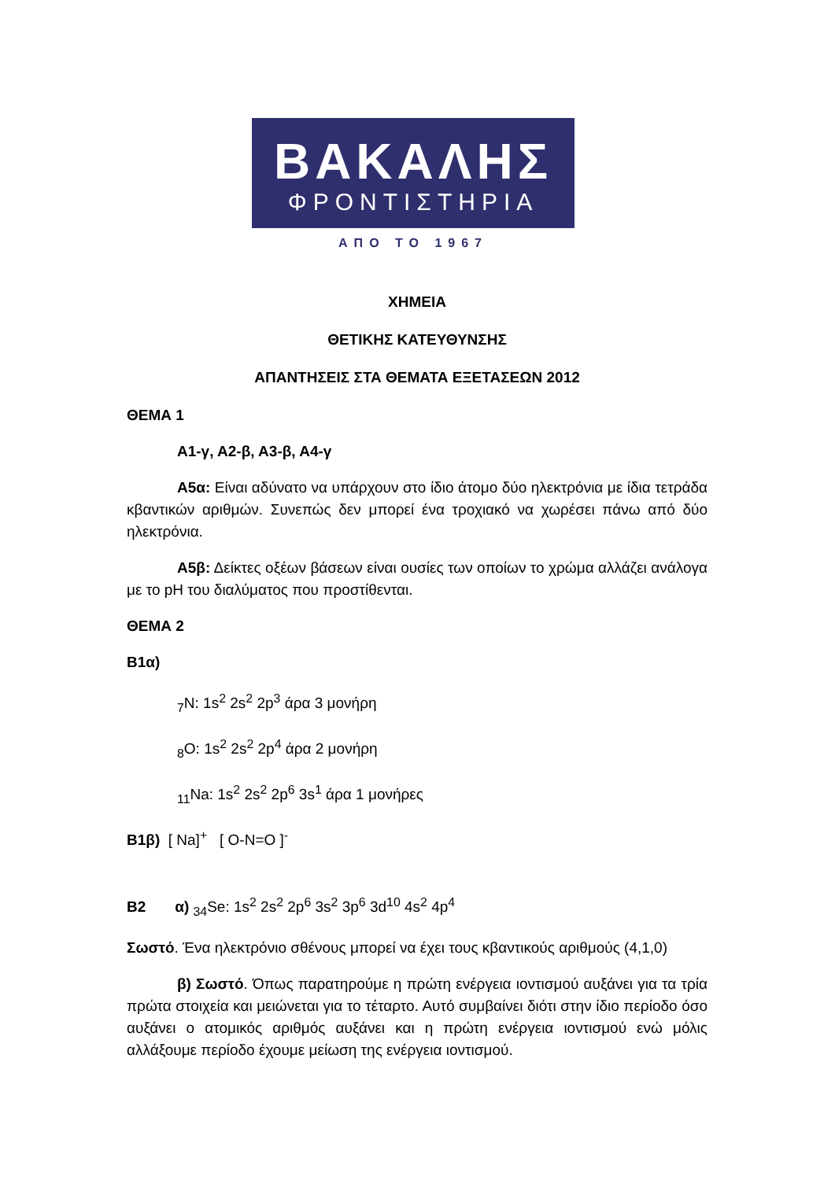ΒΑΚΑΛΗΣ
ΦΡΟΝΤΙΣΤΗΡΙΑ
ΑΠΟ ΤΟ 1967
ΧΗΜΕΙΑ
ΘΕΤΙΚΗΣ ΚΑΤΕΥΘΥΝΣΗΣ
ΑΠΑΝΤΗΣΕΙΣ ΣΤΑ ΘΕΜΑΤΑ ΕΞΕΤΑΣΕΩΝ 2012
ΘΕΜΑ 1
Α1-γ, Α2-β, Α3-β, Α4-γ
Α5α: Είναι αδύνατο να υπάρχουν στο ίδιο άτομο δύο ηλεκτρόνια με ίδια τετράδα κβαντικών αριθμών. Συνεπώς δεν μπορεί ένα τροχιακό να χωρέσει πάνω από δύο ηλεκτρόνια.
Α5β: Δείκτες οξέων βάσεων είναι ουσίες των οποίων το χρώμα αλλάζει ανάλογα με το pH του διαλύματος που προστίθενται.
ΘΕΜΑ 2
Β1α)
<sub>7</sub>N: 1s<sup>2</sup> 2s<sup>2</sup> 2p<sup>3</sup> άρα 3 μονήρη
<sub>8</sub>O: 1s<sup>2</sup> 2s<sup>2</sup> 2p<sup>4</sup> άρα 2 μονήρη
<sub>11</sub>Na: 1s<sup>2</sup> 2s<sup>2</sup> 2p<sup>6</sup> 3s<sup>1</sup> άρα 1 μονήρες
Β1β) [ Na]<sup>+</sup> [ O-N=O ]<sup>-</sup>
Β2 α) <sub>34</sub>Se: 1s<sup>2</sup> 2s<sup>2</sup> 2p<sup>6</sup> 3s<sup>2</sup> 3p<sup>6</sup> 3d<sup>10</sup> 4s<sup>2</sup> 4p<sup>4</sup>
Σωστό. Ένα ηλεκτρόνιο σθένους μπορεί να έχει τους κβαντικούς αριθμούς (4,1,0)
β) Σωστό. Όπως παρατηρούμε η πρώτη ενέργεια ιοντισμού αυξάνει για τα τρία πρώτα στοιχεία και μειώνεται για το τέταρτο. Αυτό συμβαίνει διότι στην ίδιο περίοδο όσο αυξάνει ο ατομικός αριθμός αυξάνει και η πρώτη ενέργεια ιοντισμού ενώ μόλις αλλάξουμε περίοδο έχουμε μείωση της ενέργεια ιοντισμού.